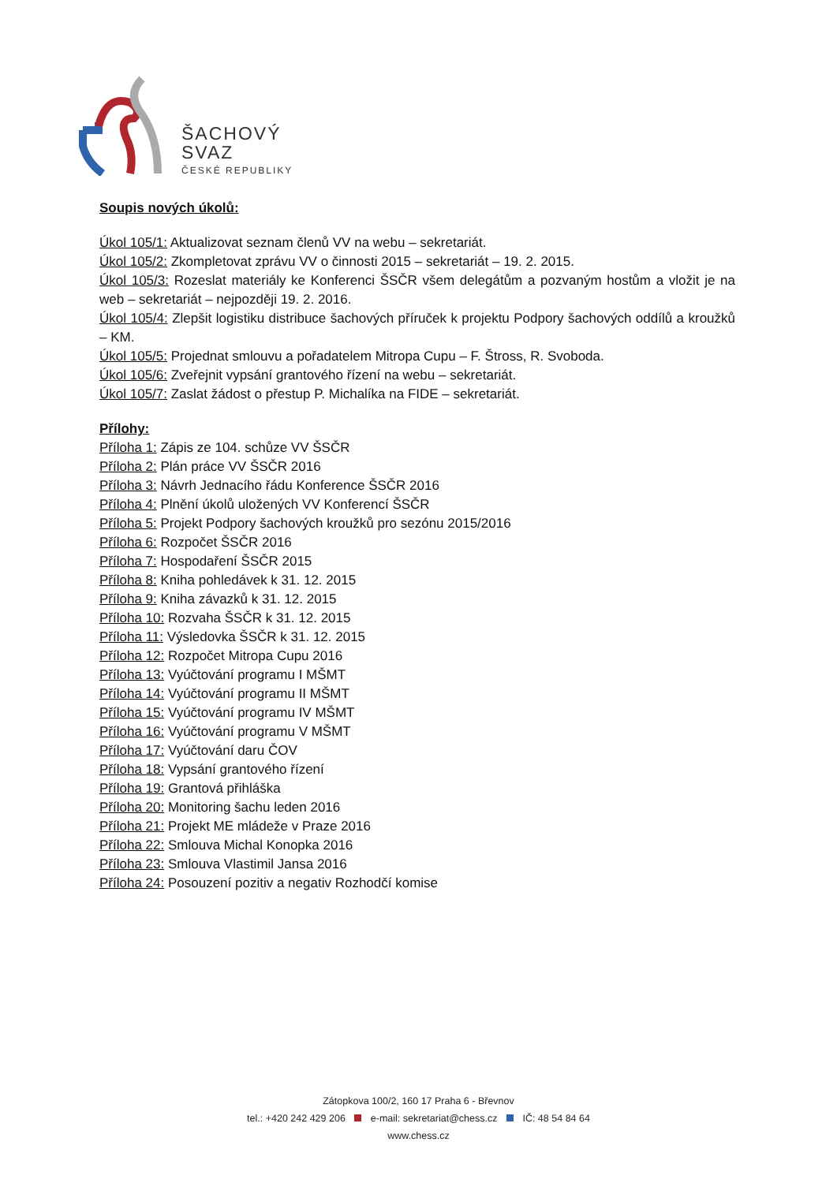ŠACHOVÝ
SVAZ
ČESKÉ REPUBLIKY
Soupis nových úkolů:
Úkol 105/1: Aktualizovat seznam členů VV na webu – sekretariát.
Úkol 105/2: Zkompletovat zprávu VV o činnosti 2015 – sekretariát – 19. 2. 2015.
Úkol 105/3: Rozeslat materiály ke Konferenci ŠSČR všem delegátům a pozvaným hostům a vložit je na web – sekretariát – nejpozději 19. 2. 2016.
Úkol 105/4: Zlepšit logistiku distribuce šachových příruček k projektu Podpory šachových oddílů a kroužků – KM.
Úkol 105/5: Projednat smlouvu a pořadatelem Mitropa Cupu – F. Štross, R. Svoboda.
Úkol 105/6: Zveřejnit vypsání grantového řízení na webu – sekretariát.
Úkol 105/7: Zaslat žádost o přestup P. Michalíka na FIDE – sekretariát.
Přílohy:
Příloha 1: Zápis ze 104. schůze VV ŠSČR
Příloha 2: Plán práce VV ŠSČR 2016
Příloha 3: Návrh Jednacího řádu Konference ŠSČR 2016
Příloha 4: Plnění úkolů uložených VV Konferencí ŠSČR
Příloha 5: Projekt Podpory šachových kroužků pro sezónu 2015/2016
Příloha 6: Rozpočet ŠSČR 2016
Příloha 7: Hospodaření ŠSČR 2015
Příloha 8: Kniha pohledávek k 31. 12. 2015
Příloha 9: Kniha závazků k 31. 12. 2015
Příloha 10: Rozvaha ŠSČR k 31. 12. 2015
Příloha 11: Výsledovka ŠSČR k 31. 12. 2015
Příloha 12: Rozpočet Mitropa Cupu 2016
Příloha 13: Vyúčtování programu I MŠMT
Příloha 14: Vyúčtování programu II MŠMT
Příloha 15: Vyúčtování programu IV MŠMT
Příloha 16: Vyúčtování programu V MŠMT
Příloha 17: Vyúčtování daru ČOV
Příloha 18: Vypsání grantového řízení
Příloha 19: Grantová přihláška
Příloha 20: Monitoring šachu leden 2016
Příloha 21: Projekt ME mládeže v Praze 2016
Příloha 22: Smlouva Michal Konopka 2016
Příloha 23: Smlouva Vlastimil Jansa 2016
Příloha 24: Posouzení pozitiv a negativ Rozhodčí komise
Zátopkova 100/2, 160 17 Praha 6 - Břevnov
tel.: +420 242 429 206 e-mail: sekretariat@chess.cz IČ: 48 54 84 64
www.chess.cz